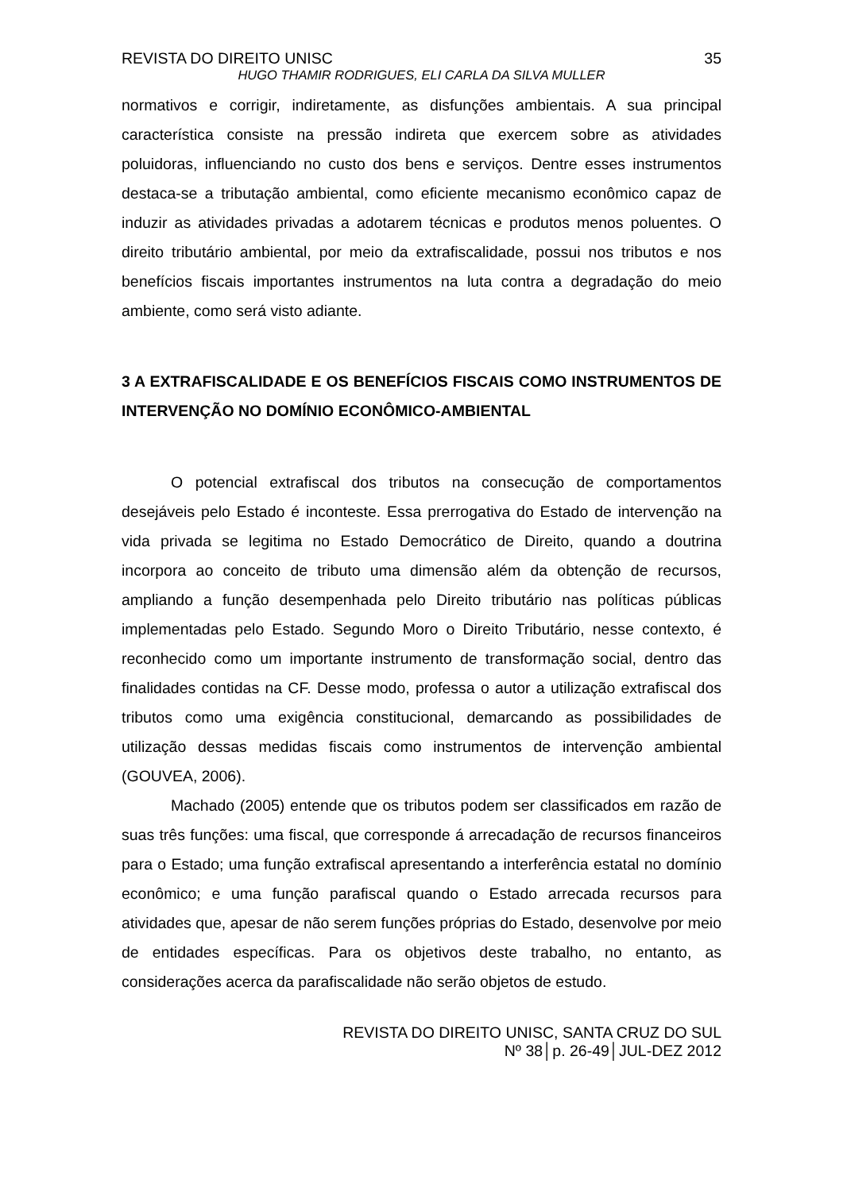REVISTA DO DIREITO UNISC 35
HUGO THAMIR RODRIGUES, ELI CARLA DA SILVA MULLER
normativos e corrigir, indiretamente, as disfunções ambientais. A sua principal característica consiste na pressão indireta que exercem sobre as atividades poluidoras, influenciando no custo dos bens e serviços. Dentre esses instrumentos destaca-se a tributação ambiental, como eficiente mecanismo econômico capaz de induzir as atividades privadas a adotarem técnicas e produtos menos poluentes. O direito tributário ambiental, por meio da extrafiscalidade, possui nos tributos e nos benefícios fiscais importantes instrumentos na luta contra a degradação do meio ambiente, como será visto adiante.
3 A EXTRAFISCALIDADE E OS BENEFÍCIOS FISCAIS COMO INSTRUMENTOS DE INTERVENÇÃO NO DOMÍNIO ECONÔMICO-AMBIENTAL
O potencial extrafiscal dos tributos na consecução de comportamentos desejáveis pelo Estado é inconteste. Essa prerrogativa do Estado de intervenção na vida privada se legitima no Estado Democrático de Direito, quando a doutrina incorpora ao conceito de tributo uma dimensão além da obtenção de recursos, ampliando a função desempenhada pelo Direito tributário nas políticas públicas implementadas pelo Estado. Segundo Moro o Direito Tributário, nesse contexto, é reconhecido como um importante instrumento de transformação social, dentro das finalidades contidas na CF. Desse modo, professa o autor a utilização extrafiscal dos tributos como uma exigência constitucional, demarcando as possibilidades de utilização dessas medidas fiscais como instrumentos de intervenção ambiental (GOUVEA, 2006).
Machado (2005) entende que os tributos podem ser classificados em razão de suas três funções: uma fiscal, que corresponde á arrecadação de recursos financeiros para o Estado; uma função extrafiscal apresentando a interferência estatal no domínio econômico; e uma função parafiscal quando o Estado arrecada recursos para atividades que, apesar de não serem funções próprias do Estado, desenvolve por meio de entidades específicas. Para os objetivos deste trabalho, no entanto, as considerações acerca da parafiscalidade não serão objetos de estudo.
REVISTA DO DIREITO UNISC, SANTA CRUZ DO SUL
Nº 38│p. 26-49│JUL-DEZ 2012